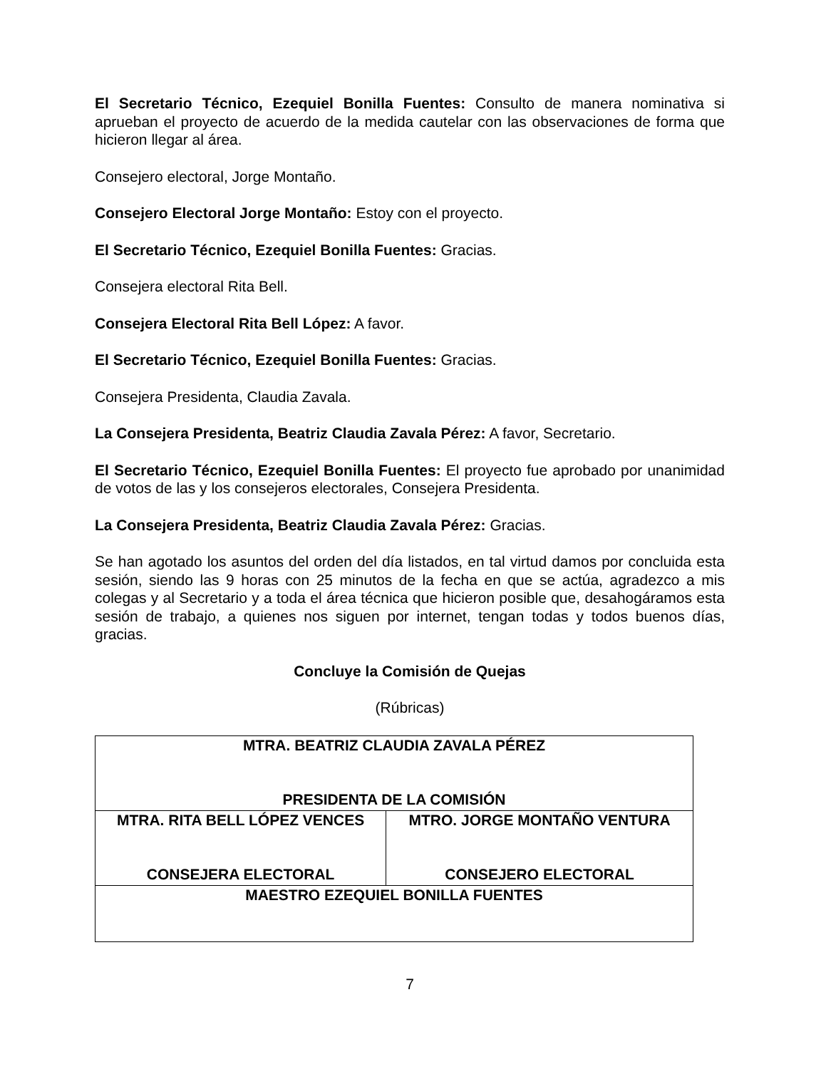El Secretario Técnico, Ezequiel Bonilla Fuentes: Consulto de manera nominativa si aprueban el proyecto de acuerdo de la medida cautelar con las observaciones de forma que hicieron llegar al área.
Consejero electoral, Jorge Montaño.
Consejero Electoral Jorge Montaño: Estoy con el proyecto.
El Secretario Técnico, Ezequiel Bonilla Fuentes: Gracias.
Consejera electoral Rita Bell.
Consejera Electoral Rita Bell López: A favor.
El Secretario Técnico, Ezequiel Bonilla Fuentes: Gracias.
Consejera Presidenta, Claudia Zavala.
La Consejera Presidenta, Beatriz Claudia Zavala Pérez: A favor, Secretario.
El Secretario Técnico, Ezequiel Bonilla Fuentes: El proyecto fue aprobado por unanimidad de votos de las y los consejeros electorales, Consejera Presidenta.
La Consejera Presidenta, Beatriz Claudia Zavala Pérez: Gracias.
Se han agotado los asuntos del orden del día listados, en tal virtud damos por concluida esta sesión, siendo las 9 horas con 25 minutos de la fecha en que se actúa, agradezco a mis colegas y al Secretario y a toda el área técnica que hicieron posible que, desahogáramos esta sesión de trabajo, a quienes nos siguen por internet, tengan todas y todos buenos días, gracias.
Concluye la Comisión de Quejas
(Rúbricas)
| MTRA. BEATRIZ CLAUDIA ZAVALA PÉREZ PRESIDENTA DE LA COMISIÓN | |
| MTRA. RITA BELL LÓPEZ VENCES CONSEJERA ELECTORAL | MTRO. JORGE MONTAÑO VENTURA CONSEJERO ELECTORAL |
| MAESTRO EZEQUIEL BONILLA FUENTES | |
7